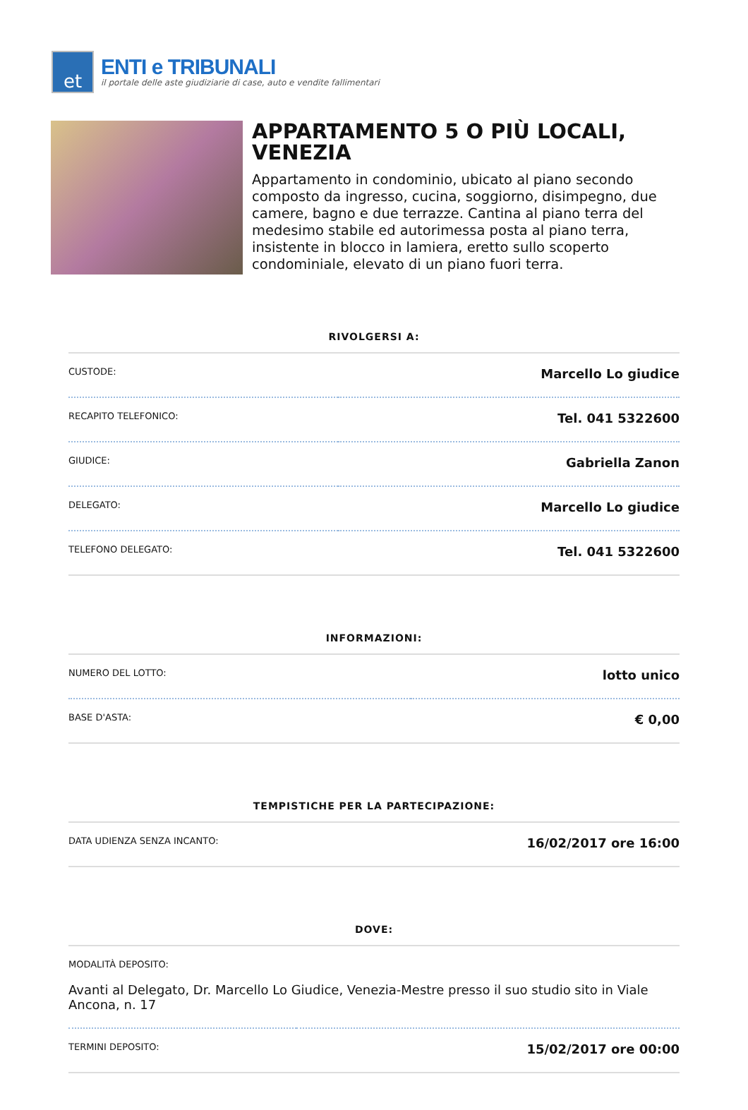et
ENTI e TRIBUNALI
il portale delle aste giudiziarie di case, auto e vendite fallimentari
APPARTAMENTO 5 O PIÙ LOCALI, VENEZIA
Appartamento in condominio, ubicato al piano secondo composto da ingresso, cucina, soggiorno, disimpegno, due camere, bagno e due terrazze. Cantina al piano terra del medesimo stabile ed autorimessa posta al piano terra, insistente in blocco in lamiera, eretto sullo scoperto condominiale, elevato di un piano fuori terra.
RIVOLGERSI A:
| CUSTODE: | Marcello Lo giudice |
| RECAPITO TELEFONICO: | Tel. 041 5322600 |
| GIUDICE: | Gabriella Zanon |
| DELEGATO: | Marcello Lo giudice |
| TELEFONO DELEGATO: | Tel. 041 5322600 |
INFORMAZIONI:
| NUMERO DEL LOTTO: | lotto unico |
| BASE D'ASTA: | € 0,00 |
TEMPISTICHE PER LA PARTECIPAZIONE:
| DATA UDIENZA SENZA INCANTO: | 16/02/2017 ore 16:00 |
DOVE:
| MODALITÀ DEPOSITO: Avanti al Delegato, Dr. Marcello Lo Giudice, Venezia-Mestre presso il suo studio sito in Viale Ancona, n. 17 | |
| TERMINI DEPOSITO: | 15/02/2017 ore 00:00 |